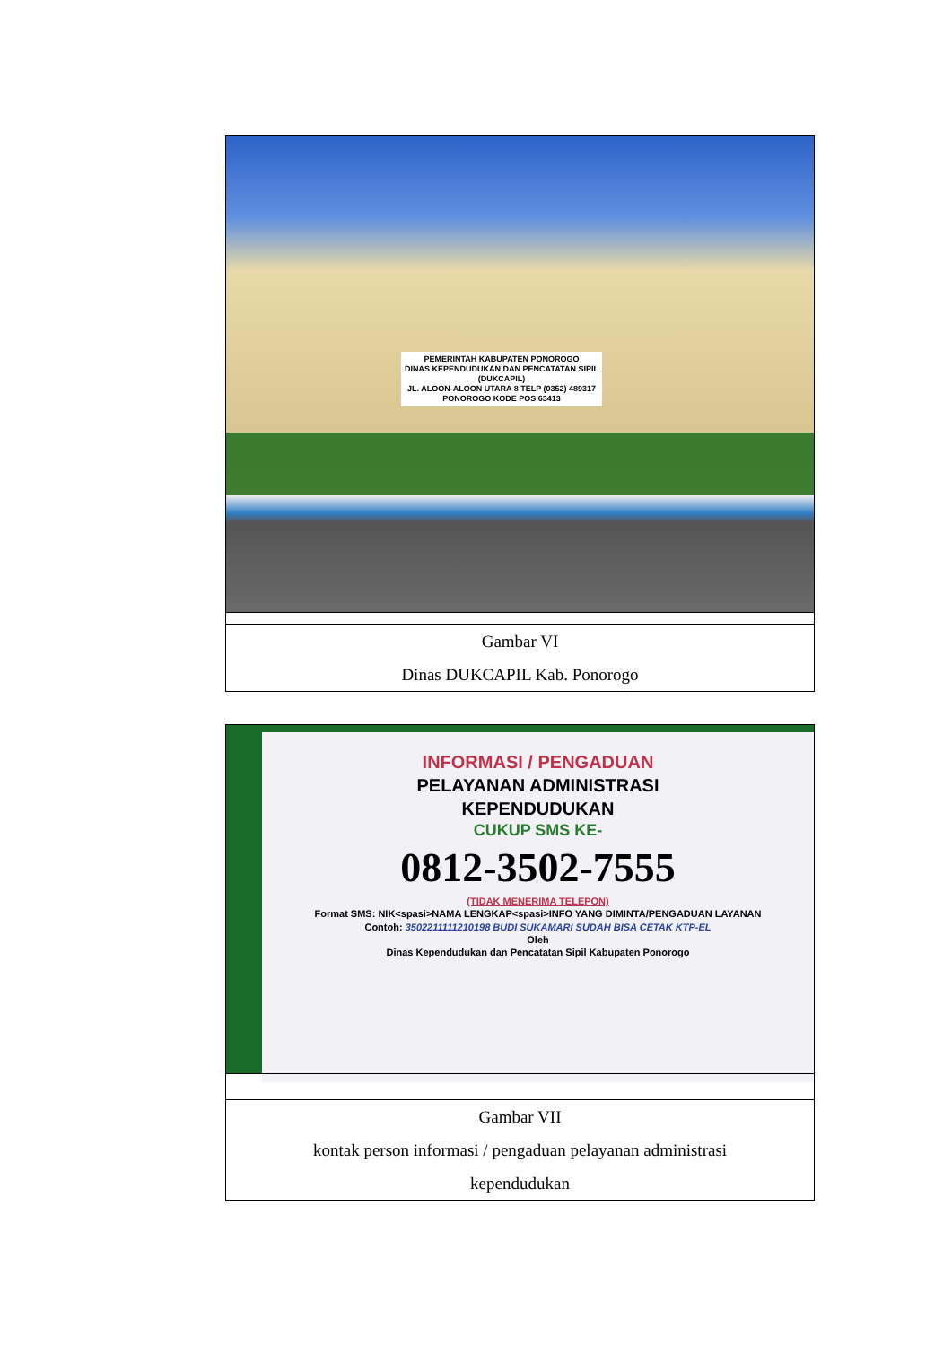| PEMERINTAH KABUPATEN PONOROGO DINAS KEPENDUDUKAN DAN PENCATATAN SIPIL (DUKCAPIL) JL. ALOON-ALOON UTARA 8 TELP (0352) 489317 PONOROGO KODE POS 63413 |
| Gambar VI Dinas DUKCAPIL Kab. Ponorogo |
| INFORMASI / PENGADUAN PELAYANAN ADMINISTRASI KEPENDUDUKAN CUKUP SMS KE- 0812-3502-7555 (TIDAK MENERIMA TELEPON) Format SMS: NIK<spasi>NAMA LENGKAP<spasi>INFO YANG DIMINTA/PENGADUAN LAYANAN Contoh: 3502211111210198 BUDI SUKAMARI SUDAH BISA CETAK KTP-EL Oleh Dinas Kependudukan dan Pencatatan Sipil Kabupaten Ponorogo |
| Gambar VII kontak person informasi / pengaduan pelayanan administrasi kependudukan |